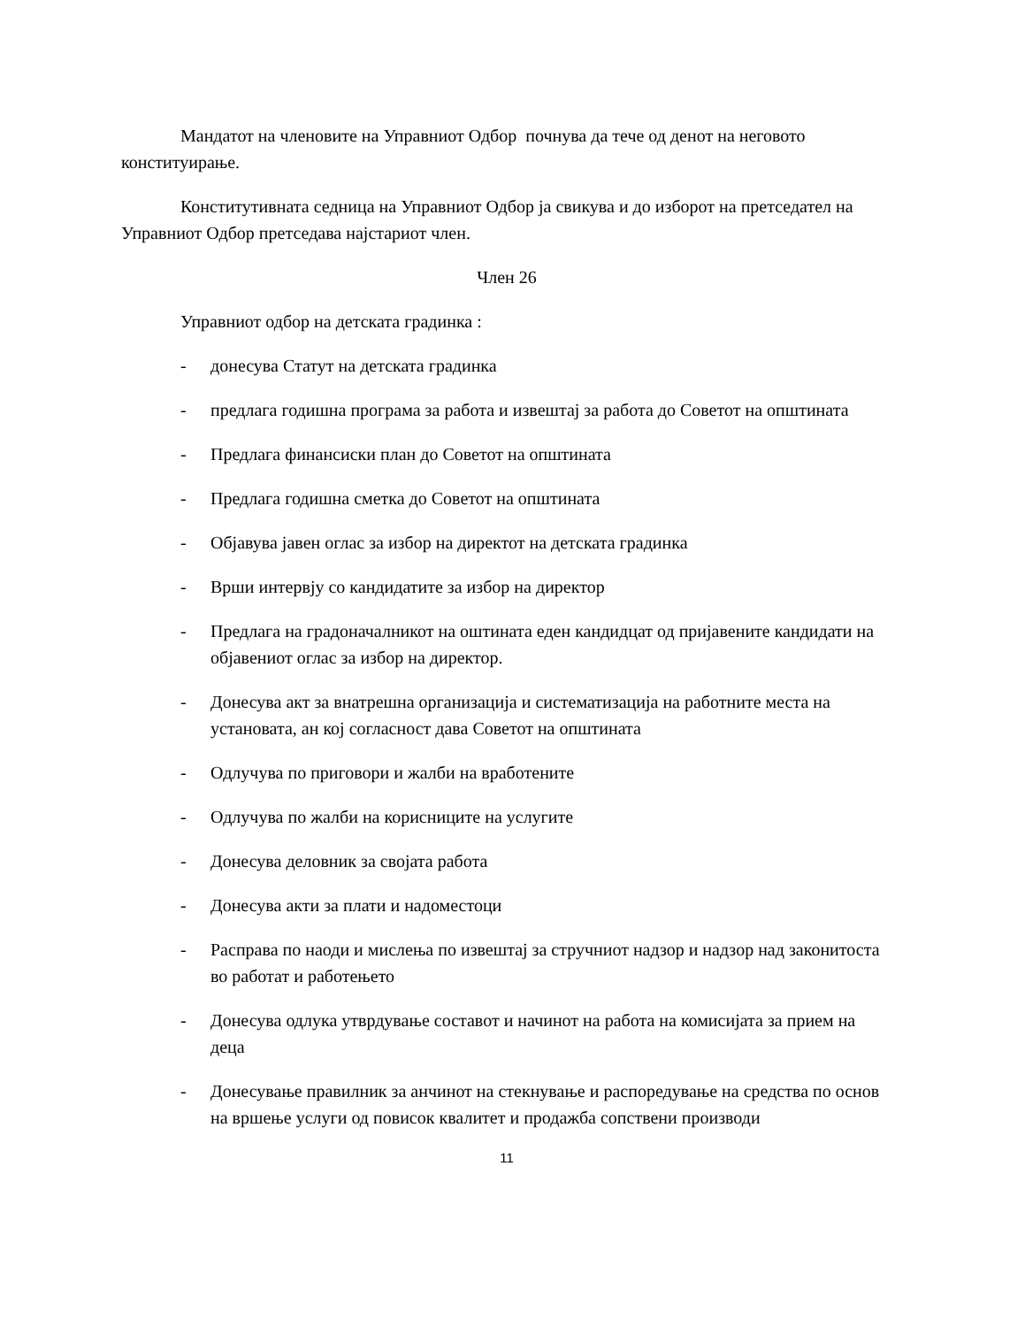Мандатот на членовите на Управниот Одбор почнува да тече од денот на неговото конституирање.
Конститутивната седница на Управниот Одбор ја свикува и до изборот на претседател на Управниот Одбор претседава најстариот член.
Член 26
Управниот одбор на детската градинка :
- донесува Статут на детската градинка
- предлага годишна програма за работа и извештај за работа до Советот на општината
- Предлага финансиски план до Советот на општината
- Предлага годишна сметка до Советот на општината
- Објавува јавен оглас за избор на директот на детската градинка
- Врши интервју со кандидатите за избор на директор
- Предлага на градоначалникот на оштината еден кандидцат од пријавените кандидати на објавениот оглас за избор на директор.
- Донесува акт за внатрешна организација и систематизација на работните места на установата, ан кој согласност дава Советот на општината
- Одлучува по приговори и жалби на вработените
- Одлучува по жалби на корисниците на услугите
- Донесува деловник за својата работа
- Донесува акти за плати и надоместоци
- Расправа по наоди и мислења по извештај за стручниот надзор и надзор над законитоста во работат и работењето
- Донесува одлука утврдување составот и начинот на работа на комисијата за прием на деца
- Донесување правилник за анчинот на стекнување и распоредување на средства по основ на вршење услуги од повисок квалитет и продажба сопствени производи
11